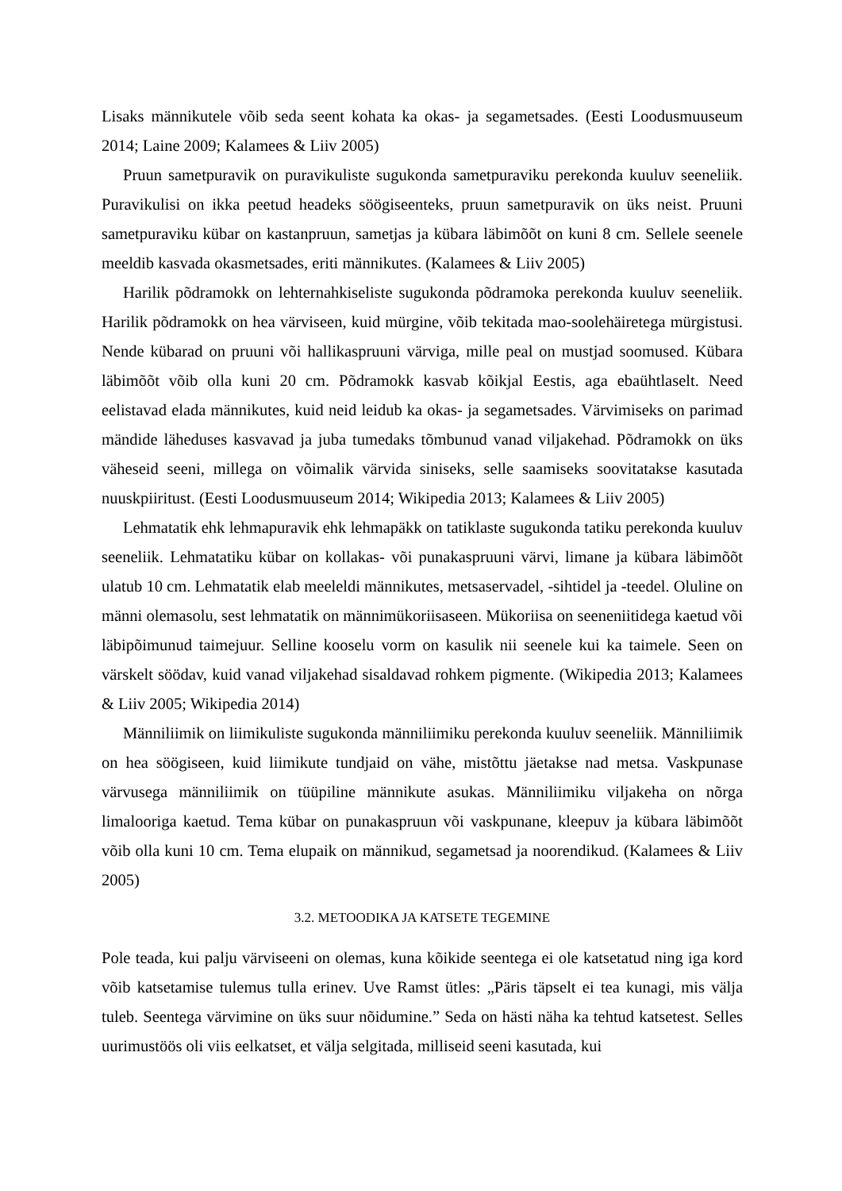Lisaks männikutele võib seda seent kohata ka okas- ja segametsades. (Eesti Loodusmuuseum 2014; Laine 2009; Kalamees & Liiv 2005)
Pruun sametpuravik on puravikuliste sugukonda sametpuraviku perekonda kuuluv seeneliik. Puravikulisi on ikka peetud headeks söögiseenteks, pruun sametpuravik on üks neist. Pruuni sametpuraviku kübar on kastanpruun, sametjas ja kübara läbimõõt on kuni 8 cm. Sellele seenele meeldib kasvada okasmetsades, eriti männikutes. (Kalamees & Liiv 2005)
Harilik põdramokk on lehternahkiseliste sugukonda põdramoka perekonda kuuluv seeneliik. Harilik põdramokk on hea värviseen, kuid mürgine, võib tekitada mao-soolehäiretega mürgistusi. Nende kübarad on pruuni või hallikaspruuni värviga, mille peal on mustjad soomused. Kübara läbimõõt võib olla kuni 20 cm. Põdramokk kasvab kõikjal Eestis, aga ebaühtlaselt. Need eelistavad elada männikutes, kuid neid leidub ka okas- ja segametsades. Värvimiseks on parimad mändide läheduses kasvavad ja juba tumedaks tõmbunud vanad viljakehad. Põdramokk on üks väheseid seeni, millega on võimalik värvida siniseks, selle saamiseks soovitatakse kasutada nuuskpiiritust. (Eesti Loodusmuuseum 2014; Wikipedia 2013; Kalamees & Liiv 2005)
Lehmatatik ehk lehmapuravik ehk lehmapäkk on tatiklaste sugukonda tatiku perekonda kuuluv seeneliik. Lehmatatiku kübar on kollakas- või punakaspruuni värvi, limane ja kübara läbimõõt ulatub 10 cm. Lehmatatik elab meeleldi männikutes, metsaservadel, -sihtidel ja -teedel. Oluline on männi olemasolu, sest lehmatatik on männimükoriisaseen. Mükoriisa on seeneniitidega kaetud või läbipõimunud taimejuur. Selline kooselu vorm on kasulik nii seenele kui ka taimele. Seen on värskelt söödav, kuid vanad viljakehad sisaldavad rohkem pigmente. (Wikipedia 2013; Kalamees & Liiv 2005; Wikipedia 2014)
Männiliimik on liimikuliste sugukonda männiliimiku perekonda kuuluv seeneliik. Männiliimik on hea söögiseen, kuid liimikute tundjaid on vähe, mistõttu jäetakse nad metsa. Vaskpunase värvusega männiliimik on tüüpiline männikute asukas. Männiliimiku viljakeha on nõrga limalooriga kaetud. Tema kübar on punakaspruun või vaskpunane, kleepuv ja kübara läbimõõt võib olla kuni 10 cm. Tema elupaik on männikud, segametsad ja noorendikud. (Kalamees & Liiv 2005)
3.2. METOODIKA JA KATSETE TEGEMINE
Pole teada, kui palju värviseeni on olemas, kuna kõikide seentega ei ole katsetatud ning iga kord võib katsetamise tulemus tulla erinev. Uve Ramst ütles: „Päris täpselt ei tea kunagi, mis välja tuleb. Seentega värvimine on üks suur nõidumine.” Seda on hästi näha ka tehtud katsetest. Selles uurimustöös oli viis eelkatset, et välja selgitada, milliseid seeni kasutada, kui